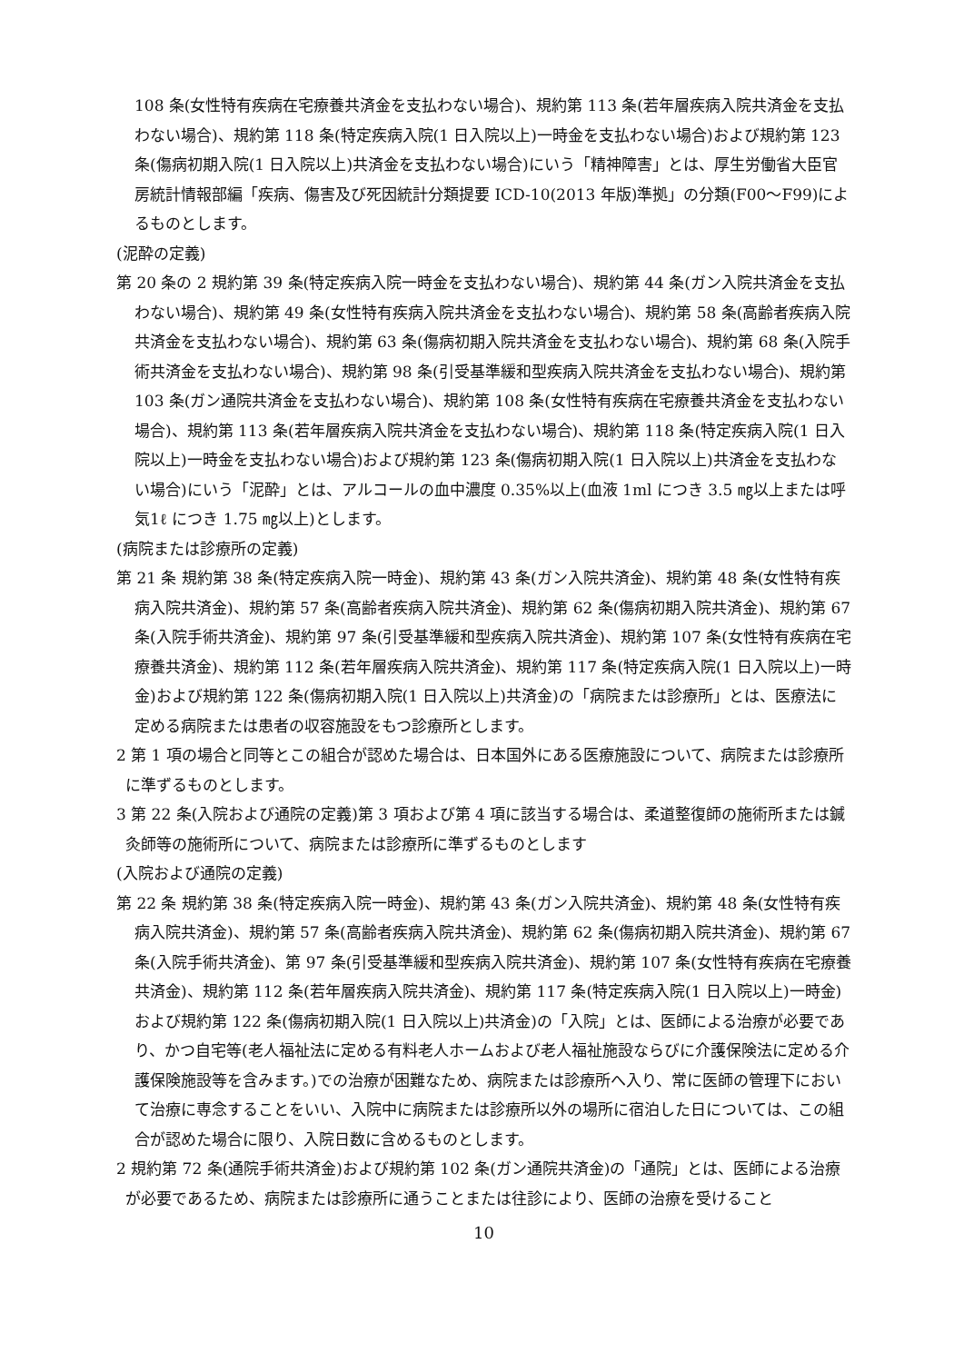108 条(女性特有疾病在宅療養共済金を支払わない場合)、規約第 113 条(若年層疾病入院共済金を支払わない場合)、規約第 118 条(特定疾病入院(1 日入院以上)一時金を支払わない場合)および規約第 123 条(傷病初期入院(1 日入院以上)共済金を支払わない場合)にいう「精神障害」とは、厚生労働省大臣官房統計情報部編「疾病、傷害及び死因統計分類提要 ICD-10(2013 年版)準拠」の分類(F00～F99)によるものとします。
(泥酔の定義)
第 20 条の 2 規約第 39 条(特定疾病入院一時金を支払わない場合)、規約第 44 条(ガン入院共済金を支払わない場合)、規約第 49 条(女性特有疾病入院共済金を支払わない場合)、規約第 58 条(高齢者疾病入院共済金を支払わない場合)、規約第 63 条(傷病初期入院共済金を支払わない場合)、規約第 68 条(入院手術共済金を支払わない場合)、規約第 98 条(引受基準緩和型疾病入院共済金を支払わない場合)、規約第 103 条(ガン通院共済金を支払わない場合)、規約第 108 条(女性特有疾病在宅療養共済金を支払わない場合)、規約第 113 条(若年層疾病入院共済金を支払わない場合)、規約第 118 条(特定疾病入院(1 日入院以上)一時金を支払わない場合)および規約第 123 条(傷病初期入院(1 日入院以上)共済金を支払わない場合)にいう「泥酔」とは、アルコールの血中濃度 0.35%以上(血液 1ml につき 3.5 ㎎以上または呼気1ℓ につき 1.75 ㎎以上)とします。
(病院または診療所の定義)
第 21 条 規約第 38 条(特定疾病入院一時金)、規約第 43 条(ガン入院共済金)、規約第 48 条(女性特有疾病入院共済金)、規約第 57 条(高齢者疾病入院共済金)、規約第 62 条(傷病初期入院共済金)、規約第 67 条(入院手術共済金)、規約第 97 条(引受基準緩和型疾病入院共済金)、規約第 107 条(女性特有疾病在宅療養共済金)、規約第 112 条(若年層疾病入院共済金)、規約第 117 条(特定疾病入院(1 日入院以上)一時金)および規約第 122 条(傷病初期入院(1 日入院以上)共済金)の「病院または診療所」とは、医療法に定める病院または患者の収容施設をもつ診療所とします。
2 第 1 項の場合と同等とこの組合が認めた場合は、日本国外にある医療施設について、病院または診療所に準ずるものとします。
3 第 22 条(入院および通院の定義)第 3 項および第 4 項に該当する場合は、柔道整復師の施術所または鍼灸師等の施術所について、病院または診療所に準ずるものとします
(入院および通院の定義)
第 22 条 規約第 38 条(特定疾病入院一時金)、規約第 43 条(ガン入院共済金)、規約第 48 条(女性特有疾病入院共済金)、規約第 57 条(高齢者疾病入院共済金)、規約第 62 条(傷病初期入院共済金)、規約第 67 条(入院手術共済金)、第 97 条(引受基準緩和型疾病入院共済金)、規約第 107 条(女性特有疾病在宅療養共済金)、規約第 112 条(若年層疾病入院共済金)、規約第 117 条(特定疾病入院(1 日入院以上)一時金)および規約第 122 条(傷病初期入院(1 日入院以上)共済金)の「入院」とは、医師による治療が必要であり、かつ自宅等(老人福祉法に定める有料老人ホームおよび老人福祉施設ならびに介護保険法に定める介護保険施設等を含みます。)での治療が困難なため、病院または診療所へ入り、常に医師の管理下において治療に専念することをいい、入院中に病院または診療所以外の場所に宿泊した日については、この組合が認めた場合に限り、入院日数に含めるものとします。
2 規約第 72 条(通院手術共済金)および規約第 102 条(ガン通院共済金)の「通院」とは、医師による治療が必要であるため、病院または診療所に通うことまたは往診により、医師の治療を受けること
10